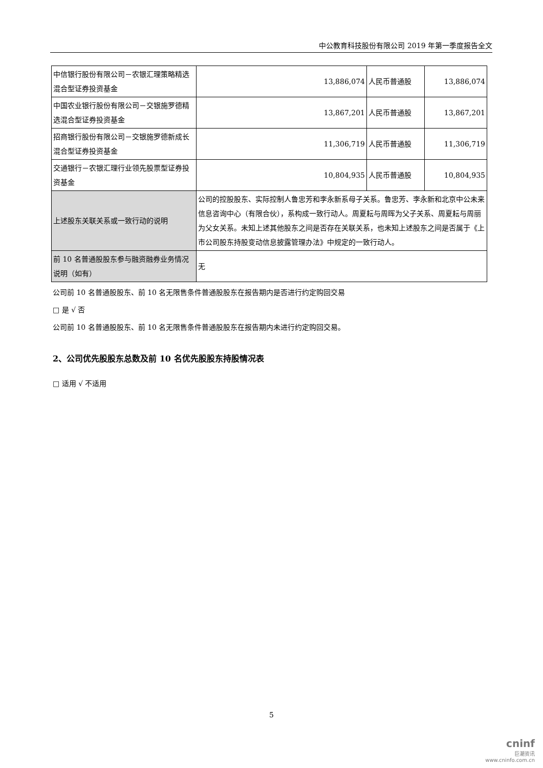中公教育科技股份有限公司 2019 年第一季度报告全文
| 中信银行股份有限公司－农银汇理策略精选混合型证券投资基金 | 13,886,074 | 人民币普通股 | 13,886,074 |
| 中国农业银行股份有限公司－交银施罗德精选混合型证券投资基金 | 13,867,201 | 人民币普通股 | 13,867,201 |
| 招商银行股份有限公司－交银施罗德新成长混合型证券投资基金 | 11,306,719 | 人民币普通股 | 11,306,719 |
| 交通银行－农银汇理行业领先股票型证券投资基金 | 10,804,935 | 人民币普通股 | 10,804,935 |
| 上述股东关联关系或一致行动的说明 | 公司的控股股东、实际控制人鲁忠芳和李永新系母子关系。鲁忠芳、李永新和北京中公未来信息咨询中心（有限合伙），系构成一致行动人。周夏耘与周晖为父子关系、周夏耘与周丽为父女关系。未知上述其他股东之间是否存在关联关系，也未知上述股东之间是否属于《上市公司股东持股变动信息披露管理办法》中规定的一致行动人。 | | |
| 前 10 名普通股股东参与融资融券业务情况说明（如有） | 无 | | |
公司前 10 名普通股股东、前 10 名无限售条件普通股股东在报告期内是否进行约定购回交易
□ 是 √ 否
公司前 10 名普通股股东、前 10 名无限售条件普通股股东在报告期内未进行约定购回交易。
2、公司优先股股东总数及前 10 名优先股股东持股情况表
□ 适用 √ 不适用
5
cninf
巨潮资讯
www.cninfo.com.cn